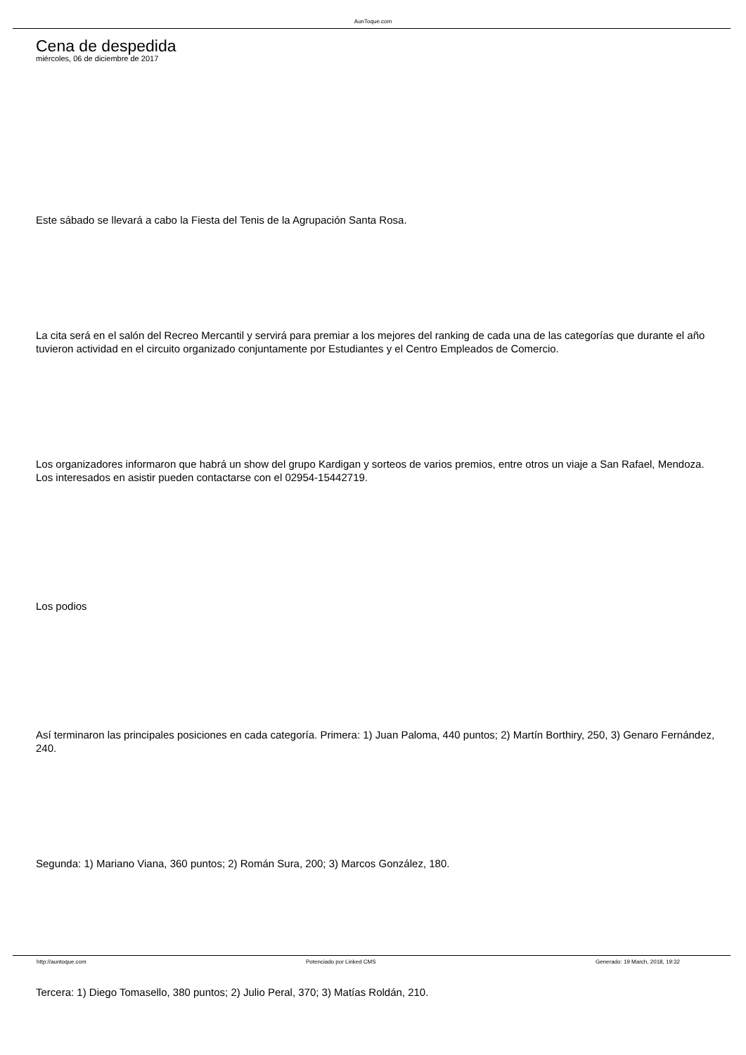AunToque.com
Cena de despedida
miércoles, 06 de diciembre de 2017
Este sábado se llevará a cabo la Fiesta del Tenis de la Agrupación Santa Rosa.
La cita será en el salón del Recreo Mercantil y servirá para premiar a los mejores del ranking de cada una de las categorías que durante el año tuvieron actividad en el circuito organizado conjuntamente por Estudiantes y el Centro Empleados de Comercio.
Los organizadores informaron que habrá un show del grupo Kardigan y sorteos de varios premios, entre otros un viaje a San Rafael, Mendoza. Los interesados en asistir pueden contactarse con el 02954-15442719.
Los podios
Así terminaron las principales posiciones en cada categoría. Primera: 1) Juan Paloma, 440 puntos; 2) Martín Borthiry, 250, 3) Genaro Fernández, 240.
Segunda: 1) Mariano Viana, 360 puntos; 2) Román Sura, 200; 3) Marcos González, 180.
Tercera: 1) Diego Tomasello, 380 puntos; 2) Julio Peral, 370; 3) Matías Roldán, 210.
http://auntoque.com Potenciado por Linked CMS Generado: 19 March, 2018, 19:32